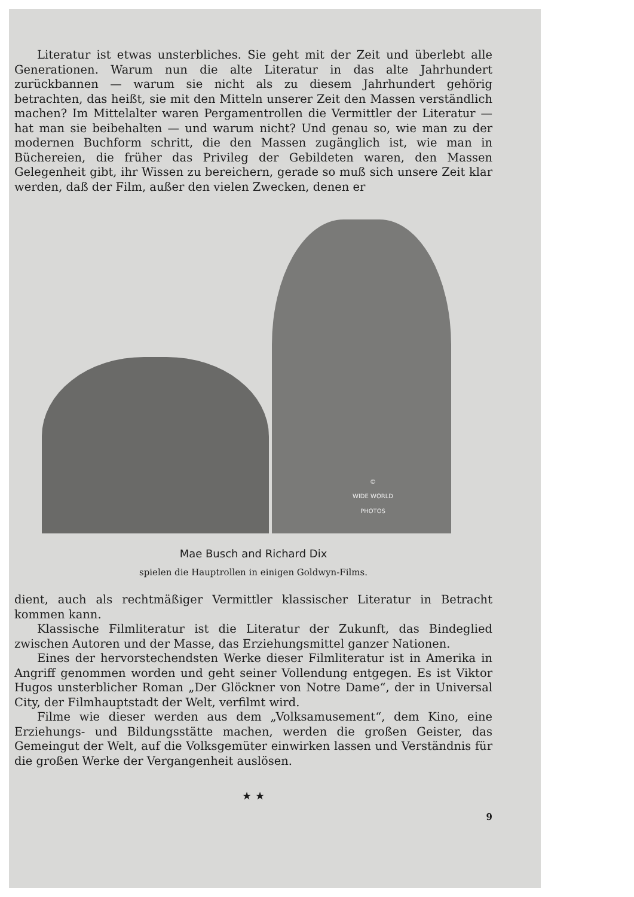Literatur ist etwas unsterbliches. Sie geht mit der Zeit und überlebt alle Generationen. Warum nun die alte Literatur in das alte Jahrhundert zurückbannen — warum sie nicht als zu diesem Jahrhundert gehörig betrachten, das heißt, sie mit den Mitteln unserer Zeit den Massen verständlich machen? Im Mittelalter waren Pergamentrollen die Vermittler der Literatur — hat man sie beibehalten — und warum nicht? Und genau so, wie man zu der modernen Buchform schritt, die den Massen zugänglich ist, wie man in Büchereien, die früher das Privileg der Gebildeten waren, den Massen Gelegenheit gibt, ihr Wissen zu bereichern, gerade so muß sich unsere Zeit klar werden, daß der Film, außer den vielen Zwecken, denen er
©
WIDE WORLD
PHOTOS
Mae Busch and Richard Dix
spielen die Hauptrollen in einigen Goldwyn-Films.
dient, auch als rechtmäßiger Vermittler klassischer Literatur in Betracht kommen kann.
Klassische Filmliteratur ist die Literatur der Zukunft, das Bindeglied zwischen Autoren und der Masse, das Erziehungsmittel ganzer Nationen.
Eines der hervorstechendsten Werke dieser Filmliteratur ist in Amerika in Angriff genommen worden und geht seiner Vollendung entgegen. Es ist Viktor Hugos unsterblicher Roman „Der Glöckner von Notre Dame“, der in Universal City, der Filmhauptstadt der Welt, verfilmt wird.
Filme wie dieser werden aus dem „Volksamusement“, dem Kino, eine Erziehungs- und Bildungsstätte machen, werden die großen Geister, das Gemeingut der Welt, auf die Volksgemüter einwirken lassen und Verständnis für die großen Werke der Vergangenheit auslösen.
★ ★
9